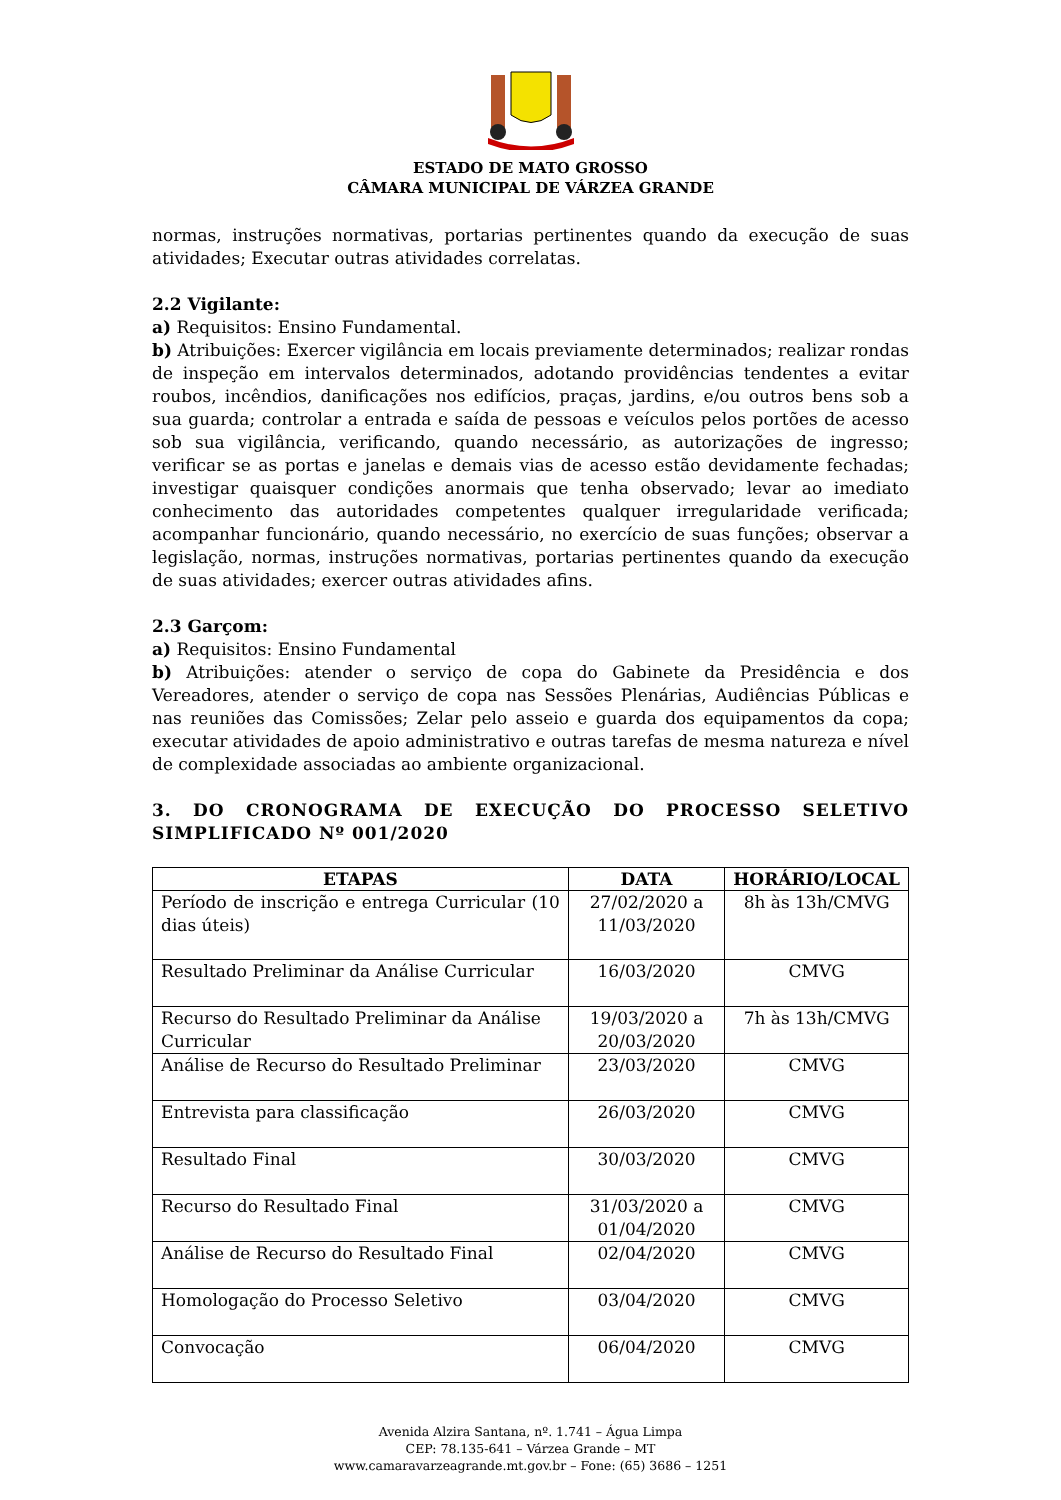ESTADO DE MATO GROSSO
CÂMARA MUNICIPAL DE VÁRZEA GRANDE
normas, instruções normativas, portarias pertinentes quando da execução de suas atividades; Executar outras atividades correlatas.
2.2 Vigilante:
a) Requisitos: Ensino Fundamental.
b) Atribuições: Exercer vigilância em locais previamente determinados; realizar rondas de inspeção em intervalos determinados, adotando providências tendentes a evitar roubos, incêndios, danificações nos edifícios, praças, jardins, e/ou outros bens sob a sua guarda; controlar a entrada e saída de pessoas e veículos pelos portões de acesso sob sua vigilância, verificando, quando necessário, as autorizações de ingresso; verificar se as portas e janelas e demais vias de acesso estão devidamente fechadas; investigar quaisquer condições anormais que tenha observado; levar ao imediato conhecimento das autoridades competentes qualquer irregularidade verificada; acompanhar funcionário, quando necessário, no exercício de suas funções; observar a legislação, normas, instruções normativas, portarias pertinentes quando da execução de suas atividades; exercer outras atividades afins.
2.3 Garçom:
a) Requisitos: Ensino Fundamental
b) Atribuições: atender o serviço de copa do Gabinete da Presidência e dos Vereadores, atender o serviço de copa nas Sessões Plenárias, Audiências Públicas e nas reuniões das Comissões; Zelar pelo asseio e guarda dos equipamentos da copa; executar atividades de apoio administrativo e outras tarefas de mesma natureza e nível de complexidade associadas ao ambiente organizacional.
3. DO CRONOGRAMA DE EXECUÇÃO DO PROCESSO SELETIVO SIMPLIFICADO Nº 001/2020
| ETAPAS | DATA | HORÁRIO/LOCAL |
| --- | --- | --- |
| Período de inscrição e entrega Curricular (10 dias úteis) | 27/02/2020 a 11/03/2020 | 8h às 13h/CMVG |
| Resultado Preliminar da Análise Curricular | 16/03/2020 | CMVG |
| Recurso do Resultado Preliminar da Análise Curricular | 19/03/2020 a 20/03/2020 | 7h às 13h/CMVG |
| Análise de Recurso do Resultado Preliminar | 23/03/2020 | CMVG |
| Entrevista para classificação | 26/03/2020 | CMVG |
| Resultado Final | 30/03/2020 | CMVG |
| Recurso do Resultado Final | 31/03/2020 a 01/04/2020 | CMVG |
| Análise de Recurso do Resultado Final | 02/04/2020 | CMVG |
| Homologação do Processo Seletivo | 03/04/2020 | CMVG |
| Convocação | 06/04/2020 | CMVG |
Avenida Alzira Santana, nº. 1.741 – Água Limpa
CEP: 78.135-641 – Várzea Grande – MT
www.camaravarzeagrande.mt.gov.br – Fone: (65) 3686 – 1251